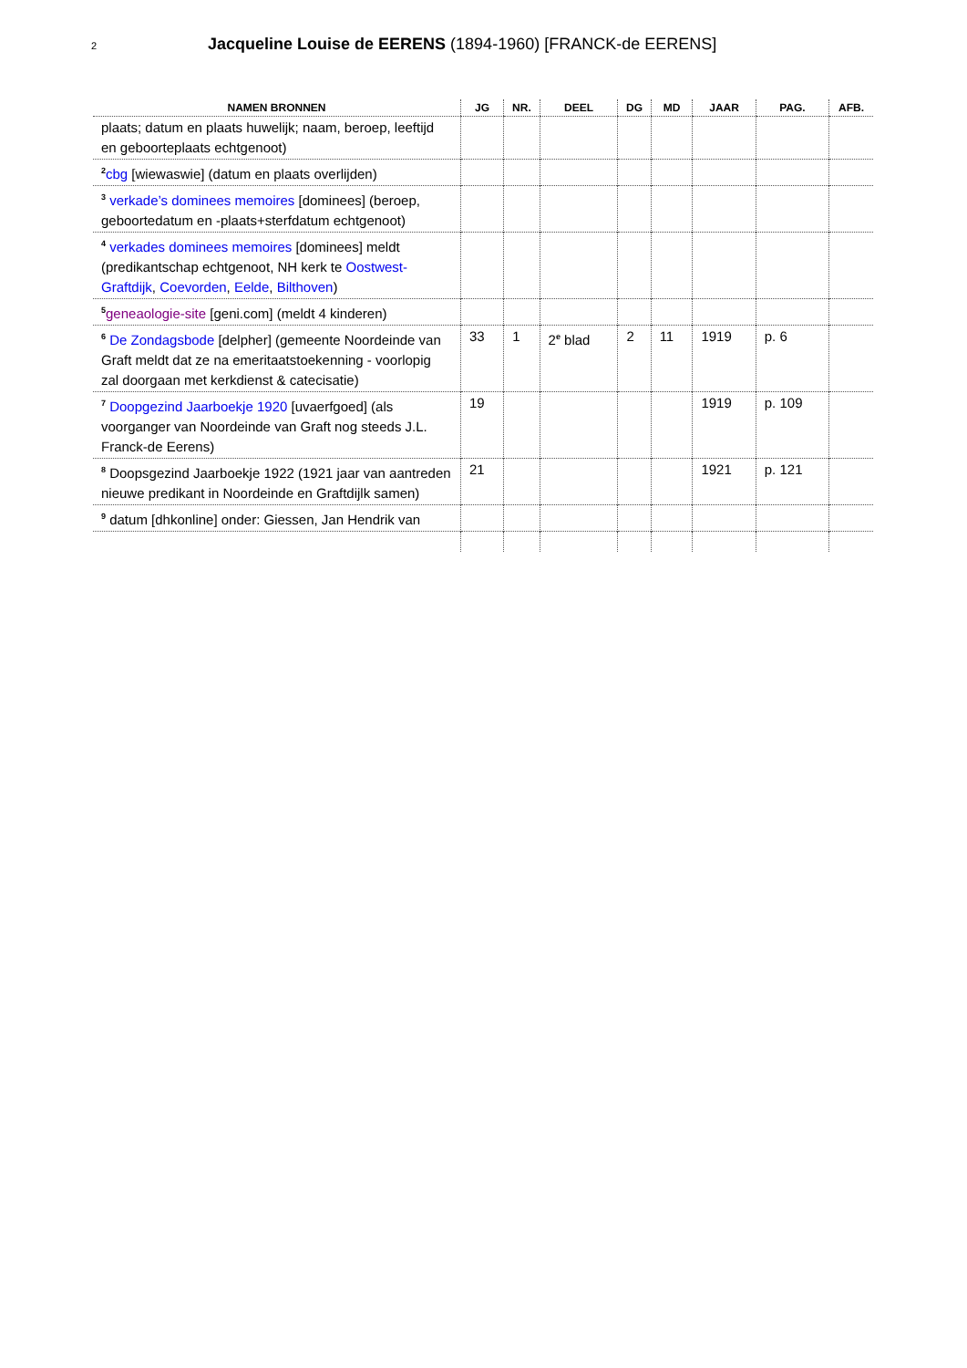2 Jacqueline Louise de EERENS (1894-1960) [FRANCK-de EERENS]
| NAMEN BRONNEN | JG | NR. | DEEL | DG | MD | JAAR | PAG. | AFB. |
| --- | --- | --- | --- | --- | --- | --- | --- | --- |
| plaats; datum en plaats huwelijk; naam, beroep, leeftijd en geboorteplaats echtgenoot) | | | | | | | | |
| <sup>2</sup> cbg [wiewaswie] (datum en plaats overlijden) | | | | | | | | |
| <sup>3</sup> verkade’s dominees memoires [dominees] (beroep, geboortedatum en -plaats+sterfdatum echtgenoot) | | | | | | | | |
| <sup>4</sup> verkades dominees memoires [dominees] meldt (predikantschap echtgenoot, NH kerk te Oostwest-Graftdijk , Coevorden , Eelde , Bilthoven ) | | | | | | | | |
| <sup>5</sup> geneaologie-site [geni.com] (meldt 4 kinderen) | | | | | | | | |
| <sup>6</sup> De Zondagsbode [delpher] (gemeente Noordeinde van Graft meldt dat ze na emeritaatstoekenning - voorlopig zal doorgaan met kerkdienst & catecisatie) | 33 | 1 | 2<sup>e</sup> blad | 2 | 11 | 1919 | p. 6 | |
| <sup>7</sup> Doopgezind Jaarboekje 1920 [uvaerfgoed] (als voorganger van Noordeinde van Graft nog steeds J.L. Franck-de Eerens) | 19 | | | | | 1919 | p. 109 | |
| <sup>8</sup> Doopsgezind Jaarboekje 1922 (1921 jaar van aantreden nieuwe predikant in Noordeinde en Graftdijlk samen) | 21 | | | | | 1921 | p. 121 | |
| <sup>9</sup> datum [dhkonline] onder: Giessen, Jan Hendrik van | | | | | | | | |